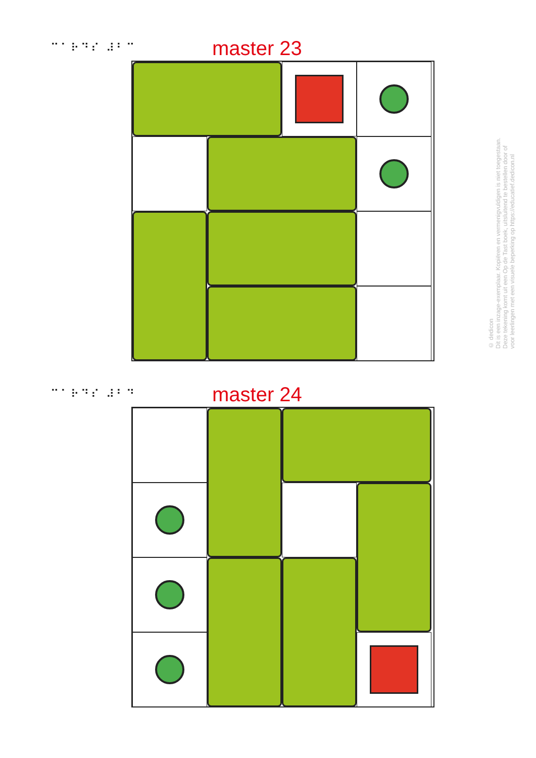⠉⠁⠗⠙⠎ ⠼⠃⠉ master 23
⠉⠁⠗⠙⠎ ⠼⠃⠙ master 24
© dedicon
Dit is een inzage-exemplaar. Kopiëren en vermenigvuldigen is niet toegestaan.
Deze tekening komt uit een Op de Tast boek, uitsluitend te bestellen door of
voor leerlingen met een visuele beperking op https://educatief.dedicon.nl